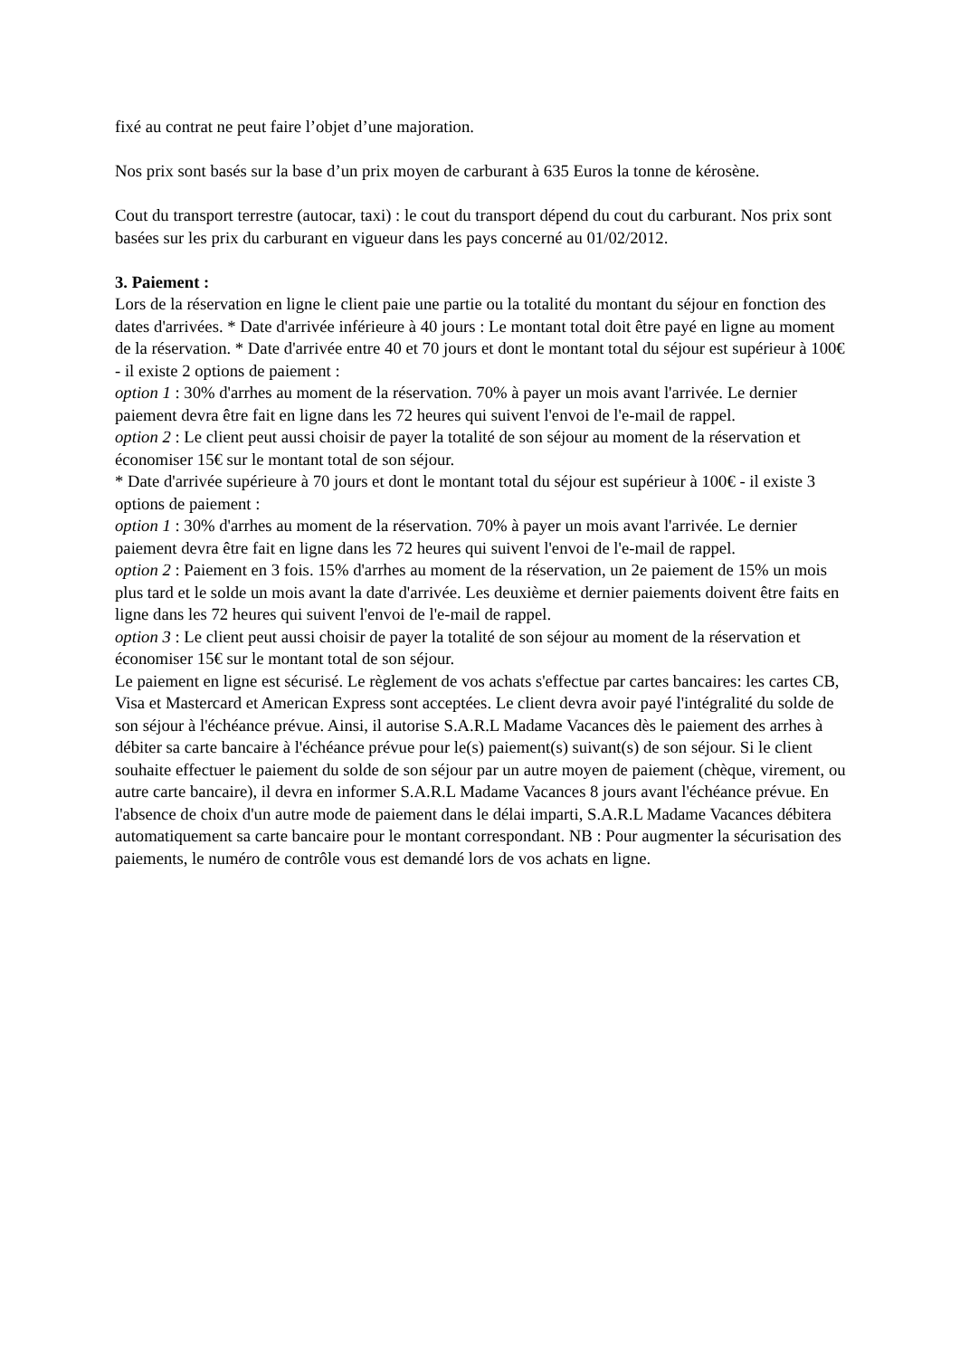fixé au contrat ne peut faire l’objet d’une majoration.
Nos prix sont basés sur la base d’un prix moyen de carburant à 635 Euros la tonne de kérosène.
Cout du transport terrestre (autocar, taxi) : le cout du transport dépend du cout du carburant. Nos prix sont basées sur les prix du carburant en vigueur dans les pays concerné au 01/02/2012.
3. Paiement :
Lors de la réservation en ligne le client paie une partie ou la totalité du montant du séjour en fonction des dates d'arrivées. * Date d'arrivée inférieure à 40 jours : Le montant total doit être payé en ligne au moment de la réservation. * Date d'arrivée entre 40 et 70 jours et dont le montant total du séjour est supérieur à 100€ - il existe 2 options de paiement :
option 1 : 30% d'arrhes au moment de la réservation. 70% à payer un mois avant l'arrivée. Le dernier paiement devra être fait en ligne dans les 72 heures qui suivent l'envoi de l'e-mail de rappel.
option 2 : Le client peut aussi choisir de payer la totalité de son séjour au moment de la réservation et économiser 15€ sur le montant total de son séjour.
* Date d'arrivée supérieure à 70 jours et dont le montant total du séjour est supérieur à 100€ - il existe 3 options de paiement :
option 1 : 30% d'arrhes au moment de la réservation. 70% à payer un mois avant l'arrivée. Le dernier paiement devra être fait en ligne dans les 72 heures qui suivent l'envoi de l'e-mail de rappel.
option 2 : Paiement en 3 fois. 15% d'arrhes au moment de la réservation, un 2e paiement de 15% un mois plus tard et le solde un mois avant la date d'arrivée. Les deuxième et dernier paiements doivent être faits en ligne dans les 72 heures qui suivent l'envoi de l'e-mail de rappel.
option 3 : Le client peut aussi choisir de payer la totalité de son séjour au moment de la réservation et économiser 15€ sur le montant total de son séjour.
Le paiement en ligne est sécurisé. Le règlement de vos achats s'effectue par cartes bancaires: les cartes CB, Visa et Mastercard et American Express sont acceptées. Le client devra avoir payé l'intégralité du solde de son séjour à l'échéance prévue. Ainsi, il autorise S.A.R.L Madame Vacances dès le paiement des arrhes à débiter sa carte bancaire à l'échéance prévue pour le(s) paiement(s) suivant(s) de son séjour. Si le client souhaite effectuer le paiement du solde de son séjour par un autre moyen de paiement (chèque, virement, ou autre carte bancaire), il devra en informer S.A.R.L Madame Vacances 8 jours avant l'échéance prévue. En l'absence de choix d'un autre mode de paiement dans le délai imparti, S.A.R.L Madame Vacances débitera automatiquement sa carte bancaire pour le montant correspondant. NB : Pour augmenter la sécurisation des paiements, le numéro de contrôle vous est demandé lors de vos achats en ligne.